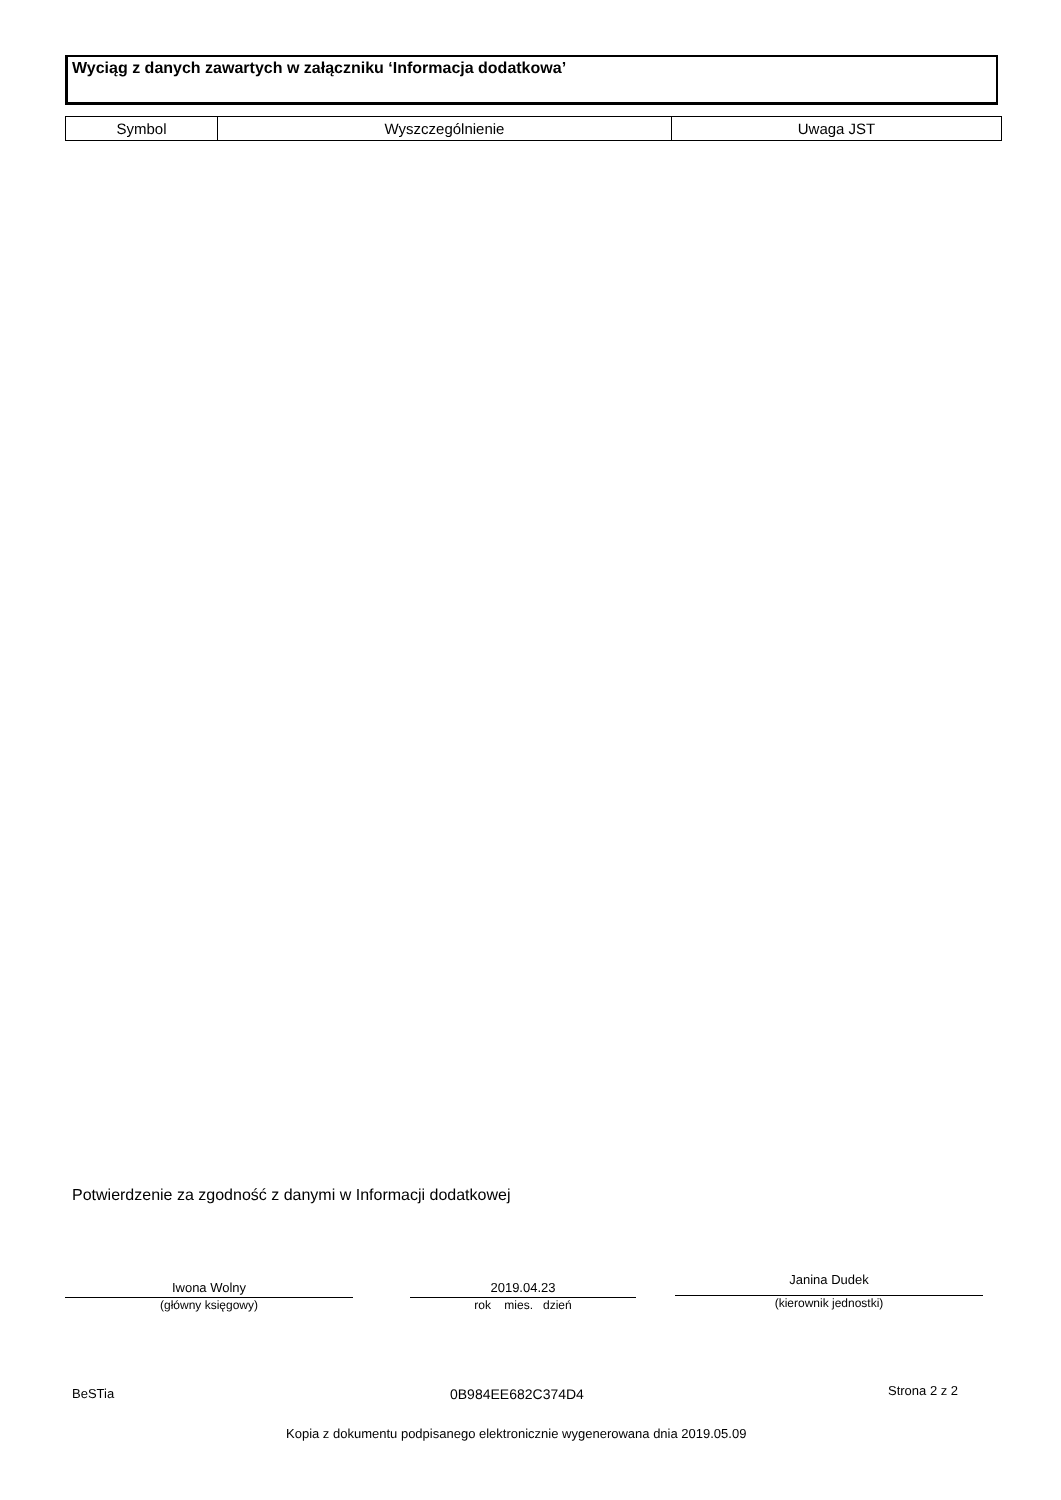Wyciąg z danych zawartych w załączniku ‘Informacja dodatkowa’
| Symbol | Wyszczególnienie | Uwaga JST |
| --- | --- | --- |
Potwierdzenie za zgodność z danymi w Informacji dodatkowej
Iwona Wolny
(główny księgowy)
2019.04.23
rok mies. dzień
Janina Dudek
(kierownik jednostki)
BeSTia 0B984EE682C374D4 Strona 2 z 2
Kopia z dokumentu podpisanego elektronicznie wygenerowana dnia 2019.05.09